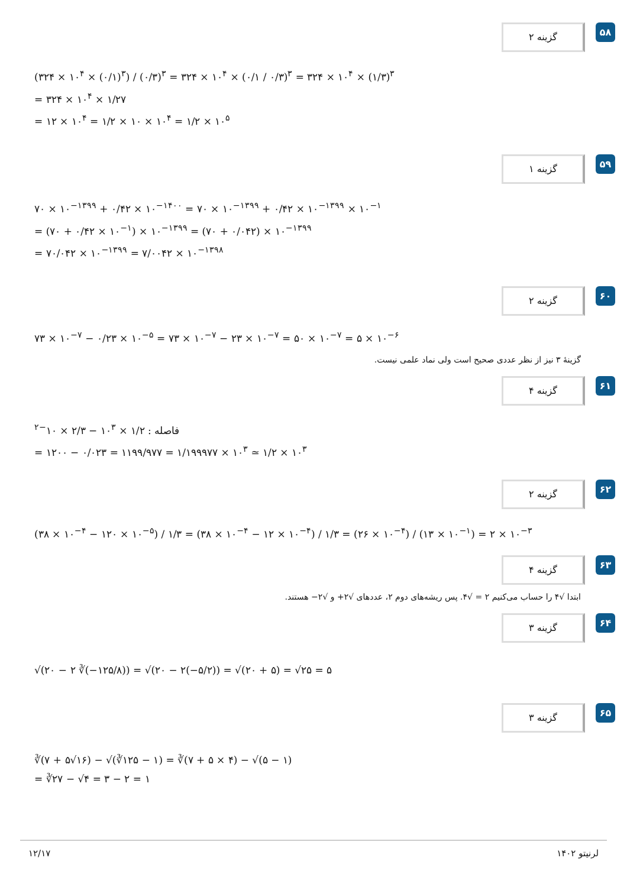گزینه ۲
۵۸
(۳۲۴ × ۱۰<sup>۴</sup> × (۰/۱)<sup>۳</sup>) / (۰/۳)<sup>۳</sup> = ۳۲۴ × ۱۰<sup>۴</sup> × (۰/۱ / ۰/۳)<sup>۳</sup> = ۳۲۴ × ۱۰<sup>۴</sup> × (۱/۳)<sup>۳</sup>
= ۳۲۴ × ۱۰<sup>۴</sup> × ۱/۲۷
= ۱۲ × ۱۰<sup>۴</sup> = ۱/۲ × ۱۰ × ۱۰<sup>۴</sup> = ۱/۲ × ۱۰<sup>۵</sup>
گزینه ۱
۵۹
۷۰ × ۱۰<sup>−۱۳۹۹</sup> + ۰/۴۲ × ۱۰<sup>−۱۴۰۰</sup> = ۷۰ × ۱۰<sup>−۱۳۹۹</sup> + ۰/۴۲ × ۱۰<sup>−۱۳۹۹</sup> × ۱۰<sup>−۱</sup>
= (۷۰ + ۰/۴۲ × ۱۰<sup>−۱</sup>) × ۱۰<sup>−۱۳۹۹</sup> = (۷۰ + ۰/۰۴۲) × ۱۰<sup>−۱۳۹۹</sup>
= ۷۰/۰۴۲ × ۱۰<sup>−۱۳۹۹</sup> = ۷/۰۰۴۲ × ۱۰<sup>−۱۳۹۸</sup>
گزینه ۲
۶۰
۷۳ × ۱۰<sup>−۷</sup> − ۰/۲۳ × ۱۰<sup>−۵</sup> = ۷۳ × ۱۰<sup>−۷</sup> − ۲۳ × ۱۰<sup>−۷</sup> = ۵۰ × ۱۰<sup>−۷</sup> = ۵ × ۱۰<sup>−۶</sup>
گزینهٔ ۳ نیز از نظر عددی صحیح است ولی نماد علمی نیست.
گزینه ۴
۶۱
فاصله : ۱/۲ × ۱۰<sup>۳</sup> − ۲/۳ × ۱۰<sup>−۲</sup>
= ۱۲۰۰ − ۰/۰۲۳ = ۱۱۹۹/۹۷۷ = ۱/۱۹۹۹۷۷ × ۱۰<sup>۳</sup> ≃ ۱/۲ × ۱۰<sup>۳</sup>
گزینه ۲
۶۲
(۳۸ × ۱۰<sup>−۴</sup> − ۱۲۰ × ۱۰<sup>−۵</sup>) / ۱/۳ = (۳۸ × ۱۰<sup>−۴</sup> − ۱۲ × ۱۰<sup>−۴</sup>) / ۱/۳ = (۲۶ × ۱۰<sup>−۴</sup>) / (۱۳ × ۱۰<sup>−۱</sup>) = ۲ × ۱۰<sup>−۳</sup>
گزینه ۴
۶۳
ابتدا √۴ را حساب می‌کنیم ۲ = √۴. پس ریشه‌های دوم ۲، عددهای √۲+ و √۲− هستند.
گزینه ۳
۶۴
√(۲۰ − ۲ ∛(−۱۲۵/۸)) = √(۲۰ − ۲(−۵/۲)) = √(۲۰ + ۵) = √۲۵ = ۵
گزینه ۳
۶۵
∛(۷ + ۵√۱۶) − √(∛۱۲۵ − ۱) = ∛(۷ + ۵ × ۴) − √(۵ − ۱)
= ∛۲۷ − √۴ = ۳ − ۲ = ۱
۱۲/۱۷ لرنیتو ۱۴۰۲